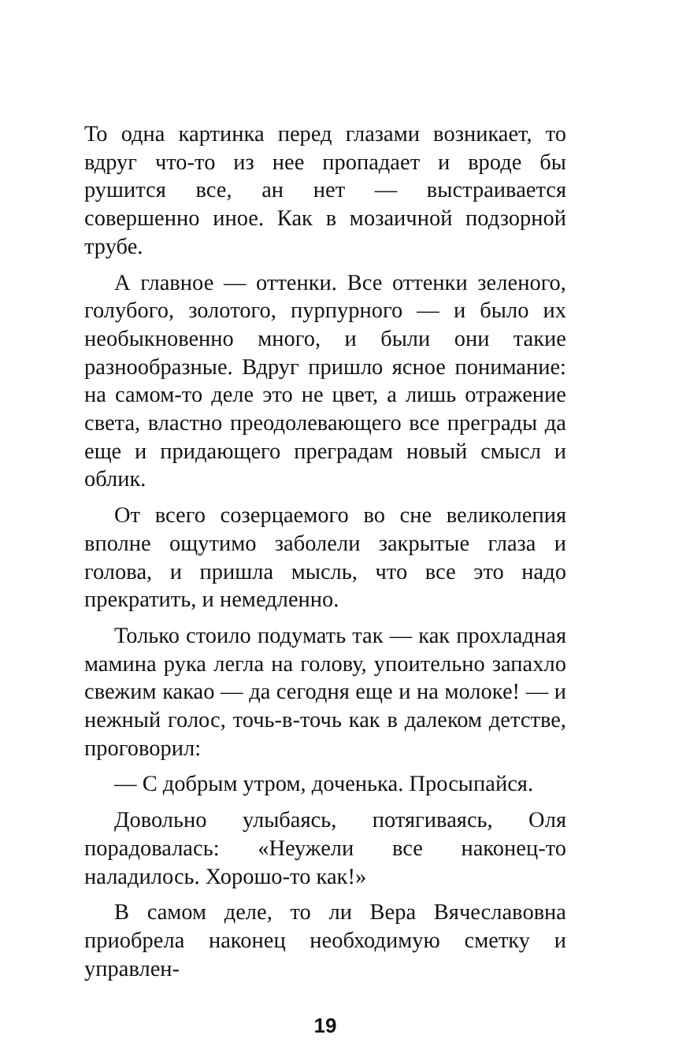То одна картинка перед глазами возникает, то вдруг что-то из нее пропадает и вроде бы рушится все, ан нет — выстраивается совершенно иное. Как в мозаичной подзорной трубе.
А главное — оттенки. Все оттенки зеленого, голубого, золотого, пурпурного — и было их необыкновенно много, и были они такие разнообразные. Вдруг пришло ясное понимание: на самом-то деле это не цвет, а лишь отражение света, властно преодолевающего все преграды да еще и придающего преградам новый смысл и облик.
От всего созерцаемого во сне великолепия вполне ощутимо заболели закрытые глаза и голова, и пришла мысль, что все это надо прекратить, и немедленно.
Только стоило подумать так — как прохладная мамина рука легла на голову, упоительно запахло свежим какао — да сегодня еще и на молоке! — и нежный голос, точь-в-точь как в далеком детстве, проговорил:
— С добрым утром, доченька. Просыпайся.
Довольно улыбаясь, потягиваясь, Оля порадовалась: «Неужели все наконец-то наладилось. Хорошо-то как!»
В самом деле, то ли Вера Вячеславовна приобрела наконец необходимую сметку и управлен-
19